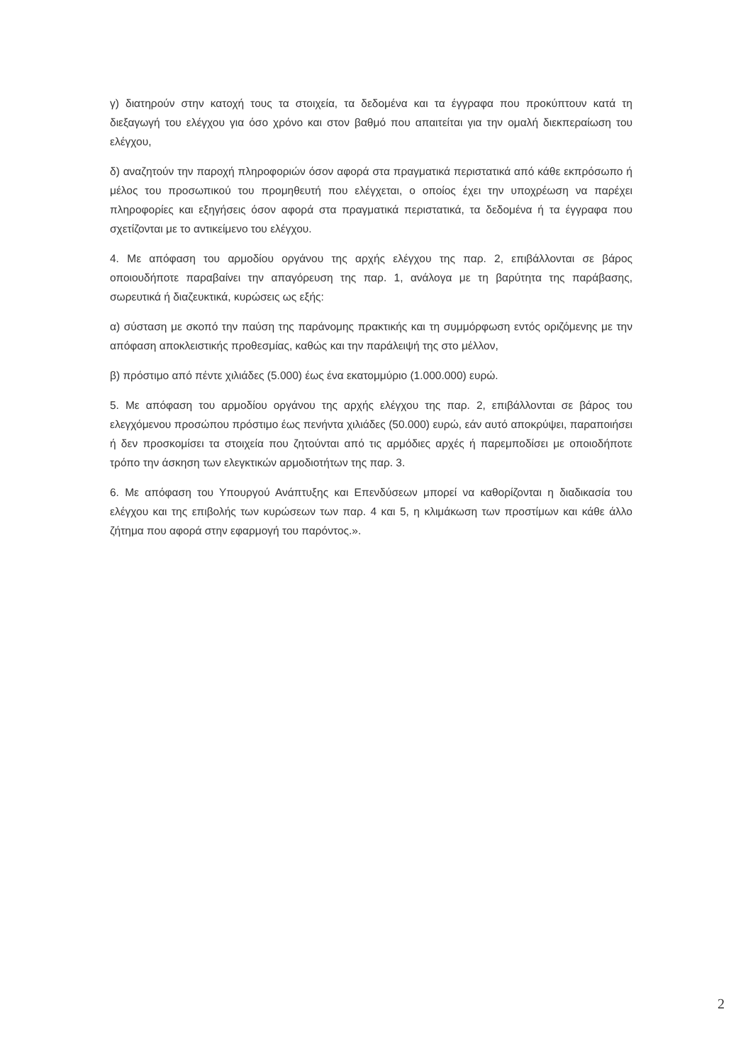γ) διατηρούν στην κατοχή τους τα στοιχεία, τα δεδομένα και τα έγγραφα που προκύπτουν κατά τη διεξαγωγή του ελέγχου για όσο χρόνο και στον βαθμό που απαιτείται για την ομαλή διεκπεραίωση του ελέγχου,
δ) αναζητούν την παροχή πληροφοριών όσον αφορά στα πραγματικά περιστατικά από κάθε εκπρόσωπο ή μέλος του προσωπικού του προμηθευτή που ελέγχεται, ο οποίος έχει την υποχρέωση να παρέχει πληροφορίες και εξηγήσεις όσον αφορά στα πραγματικά περιστατικά, τα δεδομένα ή τα έγγραφα που σχετίζονται με το αντικείμενο του ελέγχου.
4. Με απόφαση του αρμοδίου οργάνου της αρχής ελέγχου της παρ. 2, επιβάλλονται σε βάρος οποιουδήποτε παραβαίνει την απαγόρευση της παρ. 1, ανάλογα με τη βαρύτητα της παράβασης, σωρευτικά ή διαζευκτικά, κυρώσεις ως εξής:
α) σύσταση με σκοπό την παύση της παράνομης πρακτικής και τη συμμόρφωση εντός οριζόμενης με την απόφαση αποκλειστικής προθεσμίας, καθώς και την παράλειψή της στο μέλλον,
β) πρόστιμο από πέντε χιλιάδες (5.000) έως ένα εκατομμύριο (1.000.000) ευρώ.
5. Με απόφαση του αρμοδίου οργάνου της αρχής ελέγχου της παρ. 2, επιβάλλονται σε βάρος του ελεγχόμενου προσώπου πρόστιμο έως πενήντα χιλιάδες (50.000) ευρώ, εάν αυτό αποκρύψει, παραποιήσει ή δεν προσκομίσει τα στοιχεία που ζητούνται από τις αρμόδιες αρχές ή παρεμποδίσει με οποιοδήποτε τρόπο την άσκηση των ελεγκτικών αρμοδιοτήτων της παρ. 3.
6. Με απόφαση του Υπουργού Ανάπτυξης και Επενδύσεων μπορεί να καθορίζονται η διαδικασία του ελέγχου και της επιβολής των κυρώσεων των παρ. 4 και 5, η κλιμάκωση των προστίμων και κάθε άλλο ζήτημα που αφορά στην εφαρμογή του παρόντος.».
2